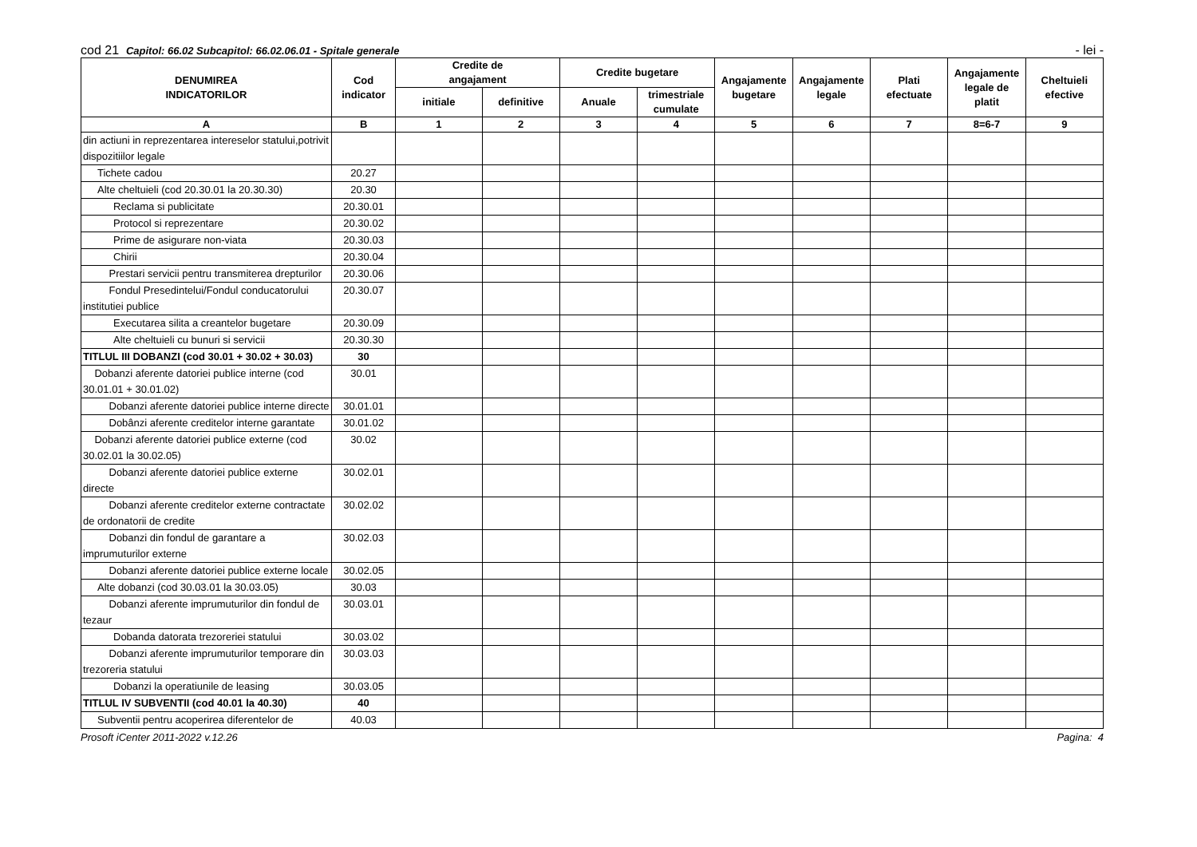cod 21 Capitol: 66.02 Subcapitol: 66.02.06.01 - Spitale generale
- lei -
| DENUMIREA INDICATORILOR | Cod indicator | Credite de angajament | | Credite bugetare | | Angajamente bugetare | Angajamente legale | Plati efectuate | Angajamente legale de platit | Cheltuieli efective |
| --- | --- | --- | --- | --- | --- | --- | --- | --- | --- | --- |
| | | initiale | definitive | Anuale | trimestriale cumulate | | | | | |
| A | B | 1 | 2 | 3 | 4 | 5 | 6 | 7 | 8=6-7 | 9 |
| din actiuni in reprezentarea intereselor statului,potrivit dispozitiilor legale | | | | | | | | | | |
| Tichete cadou | 20.27 | | | | | | | | | |
| Alte cheltuieli (cod 20.30.01 la 20.30.30) | 20.30 | | | | | | | | | |
| Reclama si publicitate | 20.30.01 | | | | | | | | | |
| Protocol si reprezentare | 20.30.02 | | | | | | | | | |
| Prime de asigurare non-viata | 20.30.03 | | | | | | | | | |
| Chirii | 20.30.04 | | | | | | | | | |
| Prestari servicii pentru transmiterea drepturilor | 20.30.06 | | | | | | | | | |
| Fondul Presedintelui/Fondul conducatorului institutiei publice | 20.30.07 | | | | | | | | | |
| Executarea silita a creantelor bugetare | 20.30.09 | | | | | | | | | |
| Alte cheltuieli cu bunuri si servicii | 20.30.30 | | | | | | | | | |
| TITLUL III DOBANZI (cod 30.01 + 30.02 + 30.03) | 30 | | | | | | | | | |
| Dobanzi aferente datoriei publice interne (cod 30.01.01 + 30.01.02) | 30.01 | | | | | | | | | |
| Dobanzi aferente datoriei publice interne directe | 30.01.01 | | | | | | | | | |
| Dobânzi aferente creditelor interne garantate | 30.01.02 | | | | | | | | | |
| Dobanzi aferente datoriei publice externe (cod 30.02.01 la 30.02.05) | 30.02 | | | | | | | | | |
| Dobanzi aferente datoriei publice externe directe | 30.02.01 | | | | | | | | | |
| Dobanzi aferente creditelor externe contractate de ordonatorii de credite | 30.02.02 | | | | | | | | | |
| Dobanzi din fondul de garantare a imprumuturilor externe | 30.02.03 | | | | | | | | | |
| Dobanzi aferente datoriei publice externe locale | 30.02.05 | | | | | | | | | |
| Alte dobanzi (cod 30.03.01 la 30.03.05) | 30.03 | | | | | | | | | |
| Dobanzi aferente imprumuturilor din fondul de tezaur | 30.03.01 | | | | | | | | | |
| Dobanda datorata trezoreriei statului | 30.03.02 | | | | | | | | | |
| Dobanzi aferente imprumuturilor temporare din trezoreria statului | 30.03.03 | | | | | | | | | |
| Dobanzi la operatiunile de leasing | 30.03.05 | | | | | | | | | |
| TITLUL IV SUBVENTII (cod 40.01 la 40.30) | 40 | | | | | | | | | |
| Subventii pentru acoperirea diferentelor de | 40.03 | | | | | | | | | |
Prosoft iCenter 2011-2022 v.12.26 Pagina: 4